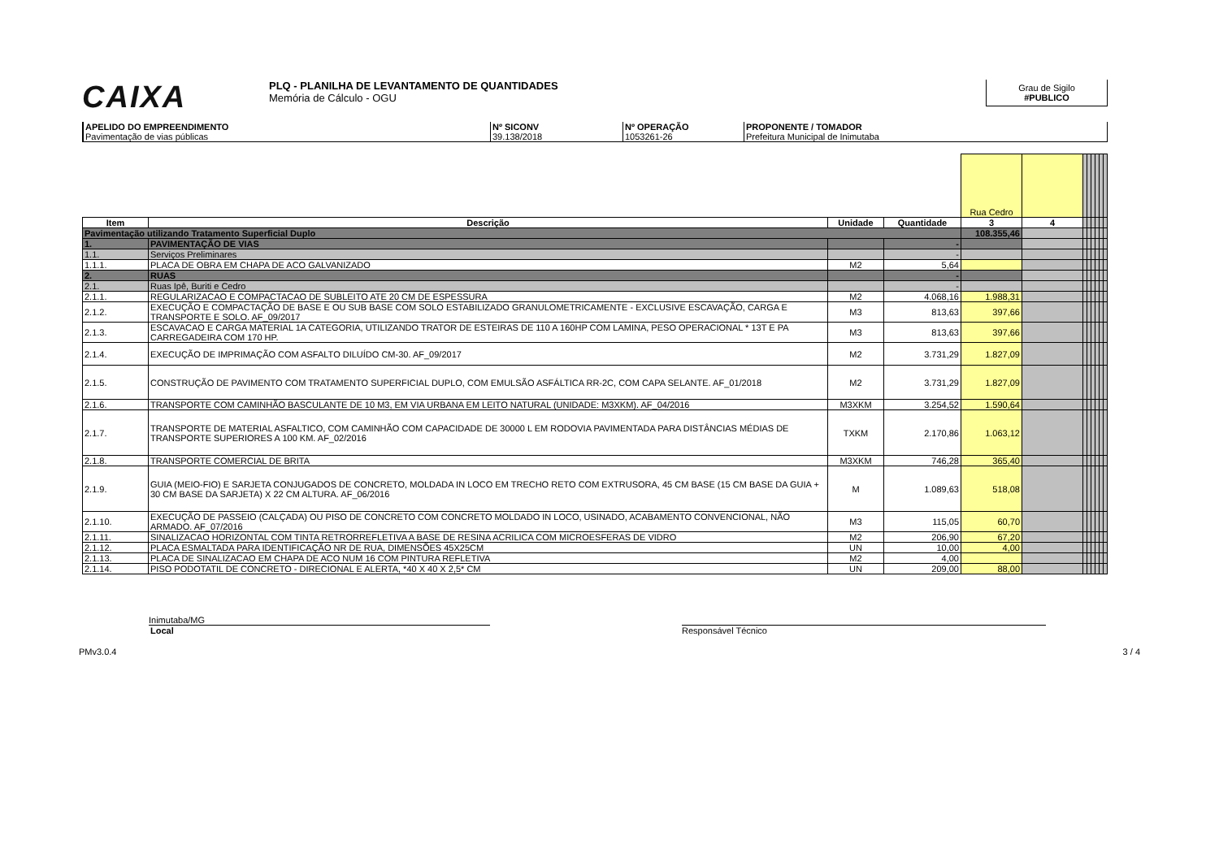CAIXA
PLQ - PLANILHA DE LEVANTAMENTO DE QUANTIDADES
Memória de Cálculo - OGU
Grau de Sigilo
#PUBLICO
APELIDO DO EMPREENDIMENTO
Pavimentação de vias públicas
Nº SICONV
39.138/2018
Nº OPERAÇÃO
1053261-26
PROPONENTE / TOMADOR
Prefeitura Municipal de Inimutaba
| | | | | Rua Cedro | | | | | | | |
| Item | Descrição | Unidade | Quantidade | 3 | 4 | | | | | | |
| Pavimentação utilizando Tratamento Superficial Duplo | | | | 108.355,46 | | | | | | | |
| 1. | PAVIMENTAÇÃO DE VIAS | | - | | | | | | | | |
| 1.1. | Serviços Preliminares | | - | | | | | | | | |
| 1.1.1. | PLACA DE OBRA EM CHAPA DE ACO GALVANIZADO | M2 | 5,64 | | | | | | | | |
| 2. | RUAS | | - | | | | | | | | |
| 2.1. | Ruas Ipê, Buriti e Cedro | | - | | | | | | | | |
| 2.1.1. | REGULARIZACAO E COMPACTACAO DE SUBLEITO ATE 20 CM DE ESPESSURA | M2 | 4.068,16 | 1.988,31 | | | | | | | |
| 2.1.2. | EXECUÇÃO E COMPACTAÇÃO DE BASE E OU SUB BASE COM SOLO ESTABILIZADO GRANULOMETRICAMENTE - EXCLUSIVE ESCAVAÇÃO, CARGA E TRANSPORTE E SOLO. AF_09/2017 | M3 | 813,63 | 397,66 | | | | | | | |
| 2.1.3. | ESCAVACAO E CARGA MATERIAL 1A CATEGORIA, UTILIZANDO TRATOR DE ESTEIRAS DE 110 A 160HP COM LAMINA, PESO OPERACIONAL * 13T E PA CARREGADEIRA COM 170 HP. | M3 | 813,63 | 397,66 | | | | | | | |
| 2.1.4. | EXECUÇÃO DE IMPRIMAÇÃO COM ASFALTO DILUÍDO CM-30. AF_09/2017 | M2 | 3.731,29 | 1.827,09 | | | | | | | |
| 2.1.5. | CONSTRUÇÃO DE PAVIMENTO COM TRATAMENTO SUPERFICIAL DUPLO, COM EMULSÃO ASFÁLTICA RR-2C, COM CAPA SELANTE. AF_01/2018 | M2 | 3.731,29 | 1.827,09 | | | | | | | |
| 2.1.6. | TRANSPORTE COM CAMINHÃO BASCULANTE DE 10 M3, EM VIA URBANA EM LEITO NATURAL (UNIDADE: M3XKM). AF_04/2016 | M3XKM | 3.254,52 | 1.590,64 | | | | | | | |
| 2.1.7. | TRANSPORTE DE MATERIAL ASFALTICO, COM CAMINHÃO COM CAPACIDADE DE 30000 L EM RODOVIA PAVIMENTADA PARA DISTÂNCIAS MÉDIAS DE TRANSPORTE SUPERIORES A 100 KM. AF_02/2016 | TXKM | 2.170,86 | 1.063,12 | | | | | | | |
| 2.1.8. | TRANSPORTE COMERCIAL DE BRITA | M3XKM | 746,28 | 365,40 | | | | | | | |
| 2.1.9. | GUIA (MEIO-FIO) E SARJETA CONJUGADOS DE CONCRETO, MOLDADA IN LOCO EM TRECHO RETO COM EXTRUSORA, 45 CM BASE (15 CM BASE DA GUIA + 30 CM BASE DA SARJETA) X 22 CM ALTURA. AF_06/2016 | M | 1.089,63 | 518,08 | | | | | | | |
| 2.1.10. | EXECUÇÃO DE PASSEIO (CALÇADA) OU PISO DE CONCRETO COM CONCRETO MOLDADO IN LOCO, USINADO, ACABAMENTO CONVENCIONAL, NÃO ARMADO. AF_07/2016 | M3 | 115,05 | 60,70 | | | | | | | |
| 2.1.11. | SINALIZACAO HORIZONTAL COM TINTA RETRORREFLETIVA A BASE DE RESINA ACRILICA COM MICROESFERAS DE VIDRO | M2 | 206,90 | 67,20 | | | | | | | |
| 2.1.12. | PLACA ESMALTADA PARA IDENTIFICAÇÃO NR DE RUA, DIMENSÕES 45X25CM | UN | 10,00 | 4,00 | | | | | | | |
| 2.1.13. | PLACA DE SINALIZACAO EM CHAPA DE ACO NUM 16 COM PINTURA REFLETIVA | M2 | 4,00 | | | | | | | | |
| 2.1.14. | PISO PODOTATIL DE CONCRETO - DIRECIONAL E ALERTA, *40 X 40 X 2,5* CM | UN | 209,00 | 88,00 | | | | | | | |
Inimutaba/MG
Local Responsável Técnico
PMv3.0.4 3 / 4